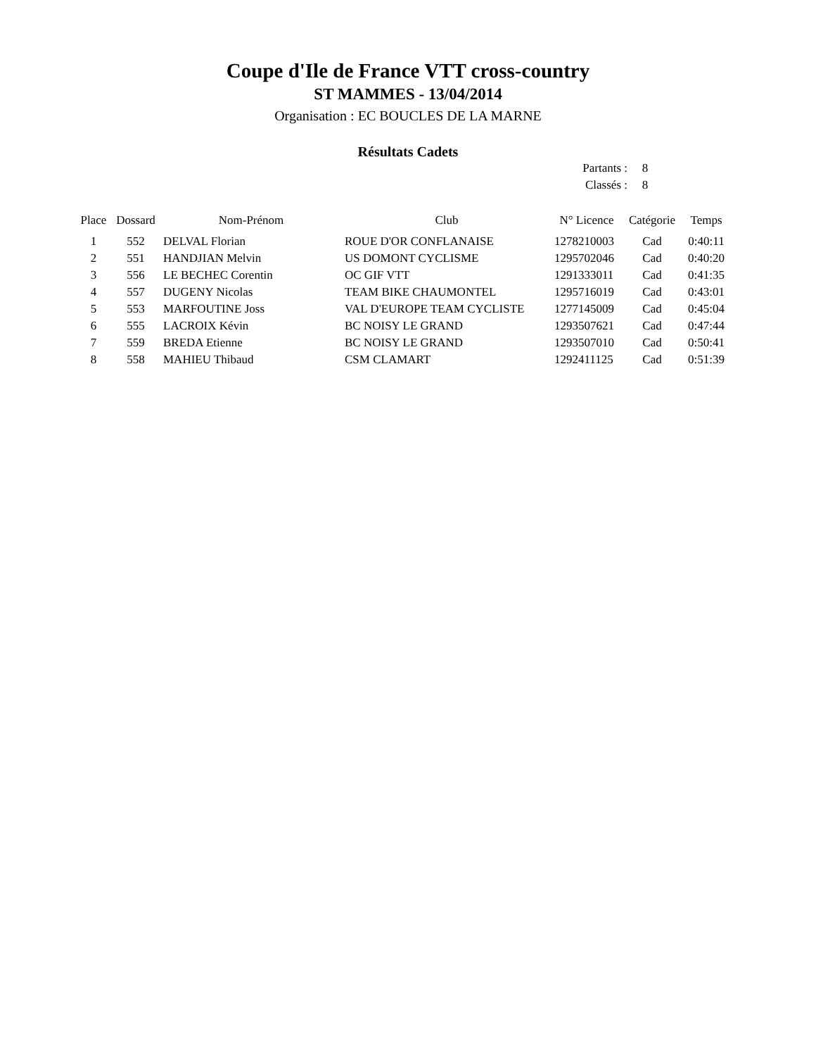Coupe d'Ile de France VTT cross-country
ST MAMMES - 13/04/2014
Organisation : EC BOUCLES DE LA MARNE
Résultats Cadets
Partants : 8
Classés : 8
| Place | Dossard | Nom-Prénom | Club | N° Licence | Catégorie | Temps |
| --- | --- | --- | --- | --- | --- | --- |
| 1 | 552 | DELVAL Florian | ROUE D'OR CONFLANAISE | 1278210003 | Cad | 0:40:11 |
| 2 | 551 | HANDJIAN Melvin | US DOMONT CYCLISME | 1295702046 | Cad | 0:40:20 |
| 3 | 556 | LE BECHEC Corentin | OC GIF VTT | 1291333011 | Cad | 0:41:35 |
| 4 | 557 | DUGENY Nicolas | TEAM BIKE CHAUMONTEL | 1295716019 | Cad | 0:43:01 |
| 5 | 553 | MARFOUTINE Joss | VAL D'EUROPE TEAM CYCLISTE | 1277145009 | Cad | 0:45:04 |
| 6 | 555 | LACROIX Kévin | BC NOISY LE GRAND | 1293507621 | Cad | 0:47:44 |
| 7 | 559 | BREDA Etienne | BC NOISY LE GRAND | 1293507010 | Cad | 0:50:41 |
| 8 | 558 | MAHIEU Thibaud | CSM CLAMART | 1292411125 | Cad | 0:51:39 |